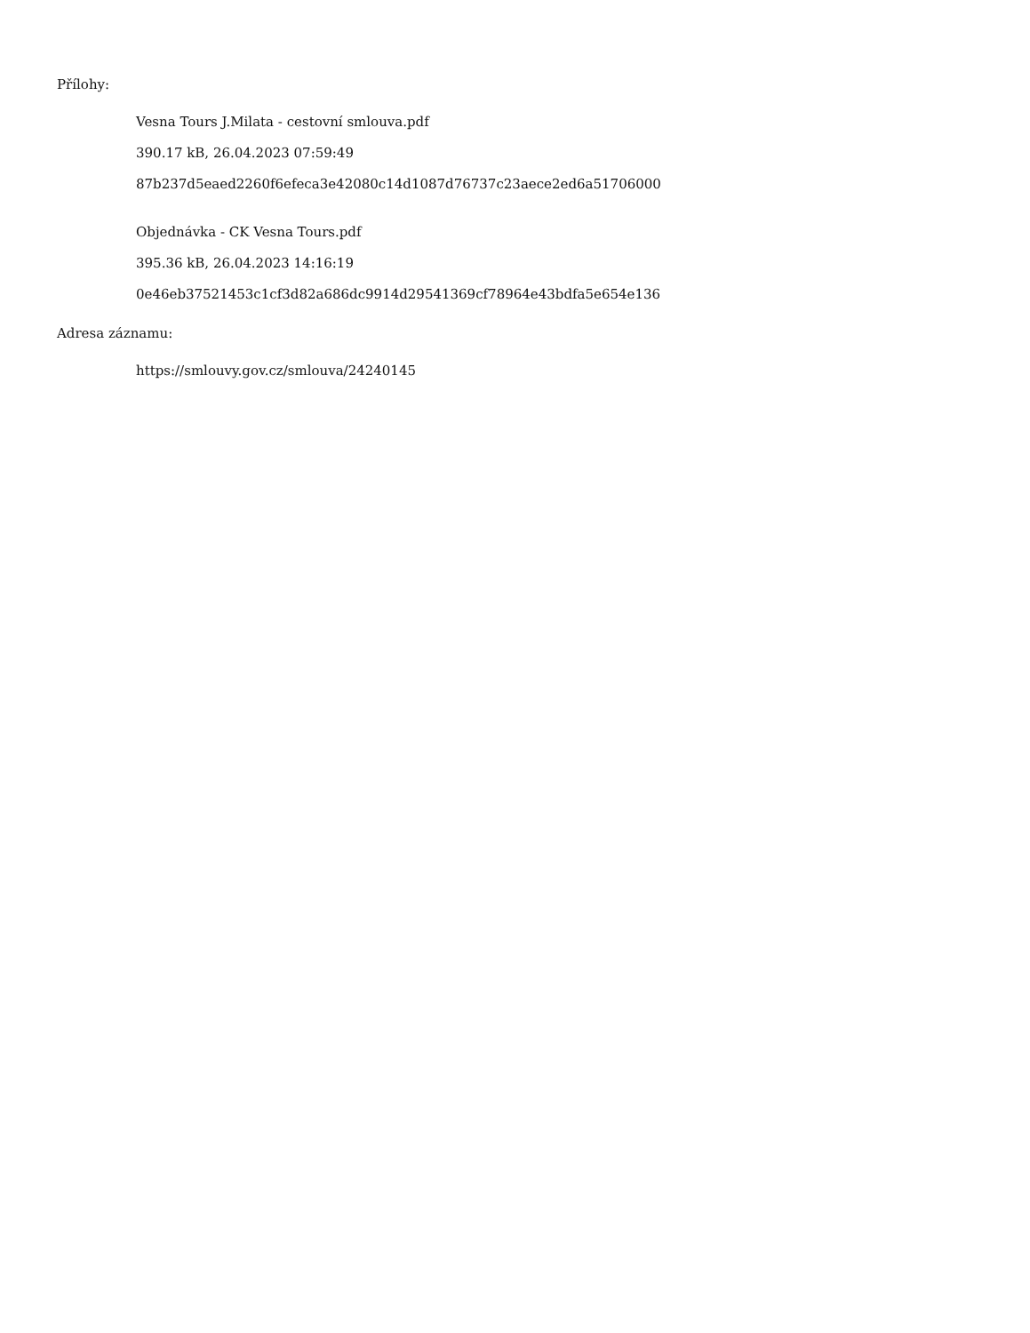Přílohy:
Vesna Tours J.Milata - cestovní smlouva.pdf
390.17 kB, 26.04.2023 07:59:49
87b237d5eaed2260f6efeca3e42080c14d1087d76737c23aece2ed6a51706000
Objednávka - CK Vesna Tours.pdf
395.36 kB, 26.04.2023 14:16:19
0e46eb37521453c1cf3d82a686dc9914d29541369cf78964e43bdfa5e654e136
Adresa záznamu:
https://smlouvy.gov.cz/smlouva/24240145